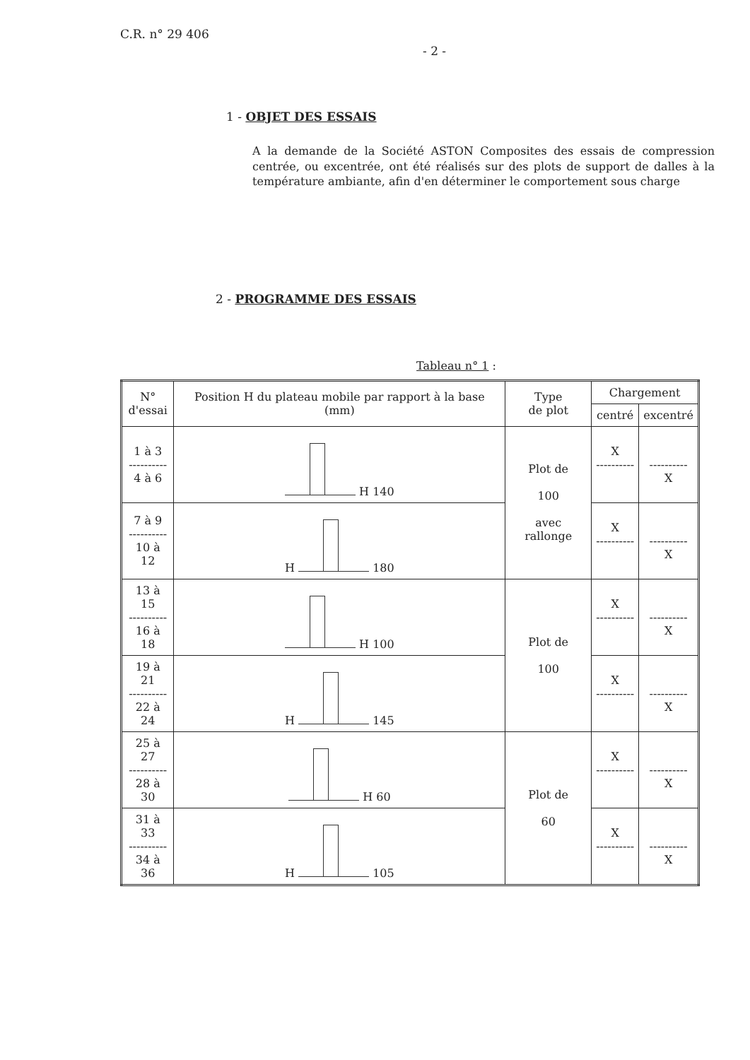C.R. n° 29 406
- 2 -
1 - OBJET DES ESSAIS
A la demande de la Société ASTON Composites des essais de compression centrée, ou excentrée, ont été réalisés sur des plots de support de dalles à la température ambiante, afin d'en déterminer le comportement sous charge
2 - PROGRAMME DES ESSAIS
Tableau n° 1 :
| N° d'essai | Position H du plateau mobile par rapport à la base (mm) | Type de plot | Chargement | |
| --- | --- | --- | --- | --- |
| | | | centré | excentré |
| 1 à 3 ---------- 4 à 6 | H 140 | Plot de 100 avec rallonge | X ---------- | ---------- X |
| 7 à 9 ---------- 10 à 12 | H 180 | | X ---------- | ---------- X |
| 13 à 15 ---------- 16 à 18 | H 100 | Plot de 100 | X ---------- | ---------- X |
| 19 à 21 ---------- 22 à 24 | H 145 | | X ---------- | ---------- X |
| 25 à 27 ---------- 28 à 30 | H 60 | Plot de 60 | X ---------- | ---------- X |
| 31 à 33 ---------- 34 à 36 | H 105 | | X ---------- | ---------- X |